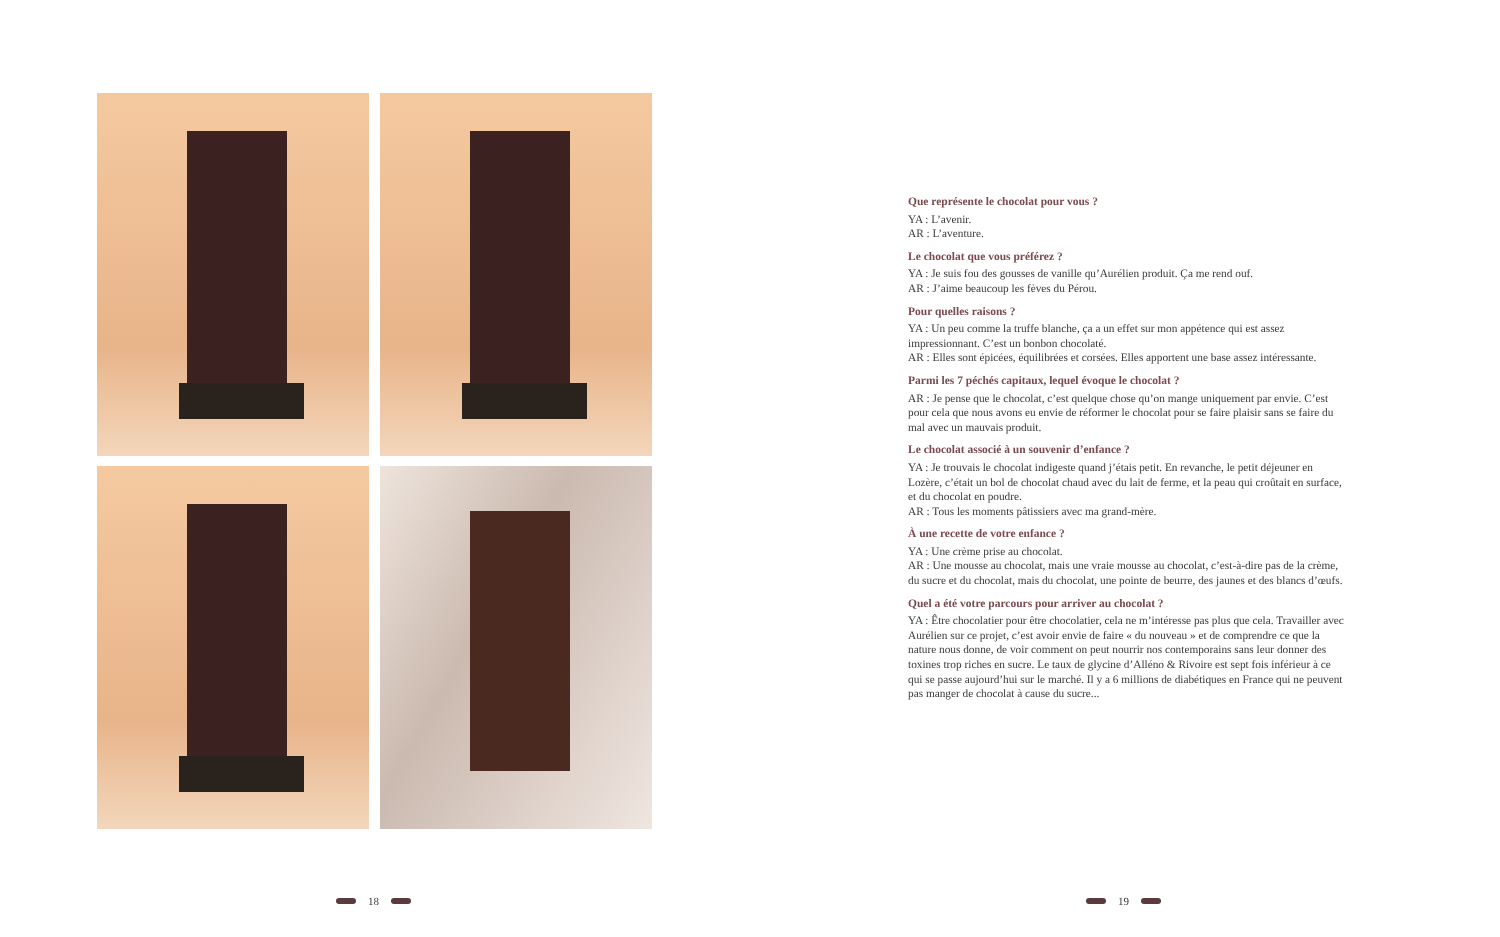18
Que représente le chocolat pour vous ?
YA : L’avenir.
AR : L’aventure.
Le chocolat que vous préférez ?
YA : Je suis fou des gousses de vanille qu’Aurélien produit. Ça me rend ouf.
AR : J’aime beaucoup les fèves du Pérou.
Pour quelles raisons ?
YA : Un peu comme la truffe blanche, ça a un effet sur mon appétence qui est assez impressionnant. C’est un bonbon chocolaté.
AR : Elles sont épicées, équilibrées et corsées. Elles apportent une base assez intéressante.
Parmi les 7 péchés capitaux, lequel évoque le chocolat ?
AR : Je pense que le chocolat, c’est quelque chose qu’on mange uniquement par envie. C’est pour cela que nous avons eu envie de réformer le chocolat pour se faire plaisir sans se faire du mal avec un mauvais produit.
Le chocolat associé à un souvenir d’enfance ?
YA : Je trouvais le chocolat indigeste quand j’étais petit. En revanche, le petit déjeuner en Lozère, c’était un bol de chocolat chaud avec du lait de ferme, et la peau qui croûtait en surface, et du chocolat en poudre.
AR : Tous les moments pâtissiers avec ma grand-mère.
À une recette de votre enfance ?
YA : Une crème prise au chocolat.
AR : Une mousse au chocolat, mais une vraie mousse au chocolat, c’est-à-dire pas de la crème, du sucre et du chocolat, mais du chocolat, une pointe de beurre, des jaunes et des blancs d’œufs.
Quel a été votre parcours pour arriver au chocolat ?
YA : Être chocolatier pour être chocolatier, cela ne m’intéresse pas plus que cela. Travailler avec Aurélien sur ce projet, c’est avoir envie de faire « du nouveau » et de comprendre ce que la nature nous donne, de voir comment on peut nourrir nos contemporains sans leur donner des toxines trop riches en sucre. Le taux de glycine d’Alléno & Rivoire est sept fois inférieur à ce qui se passe aujourd’hui sur le marché. Il y a 6 millions de diabétiques en France qui ne peuvent pas manger de chocolat à cause du sucre...
19